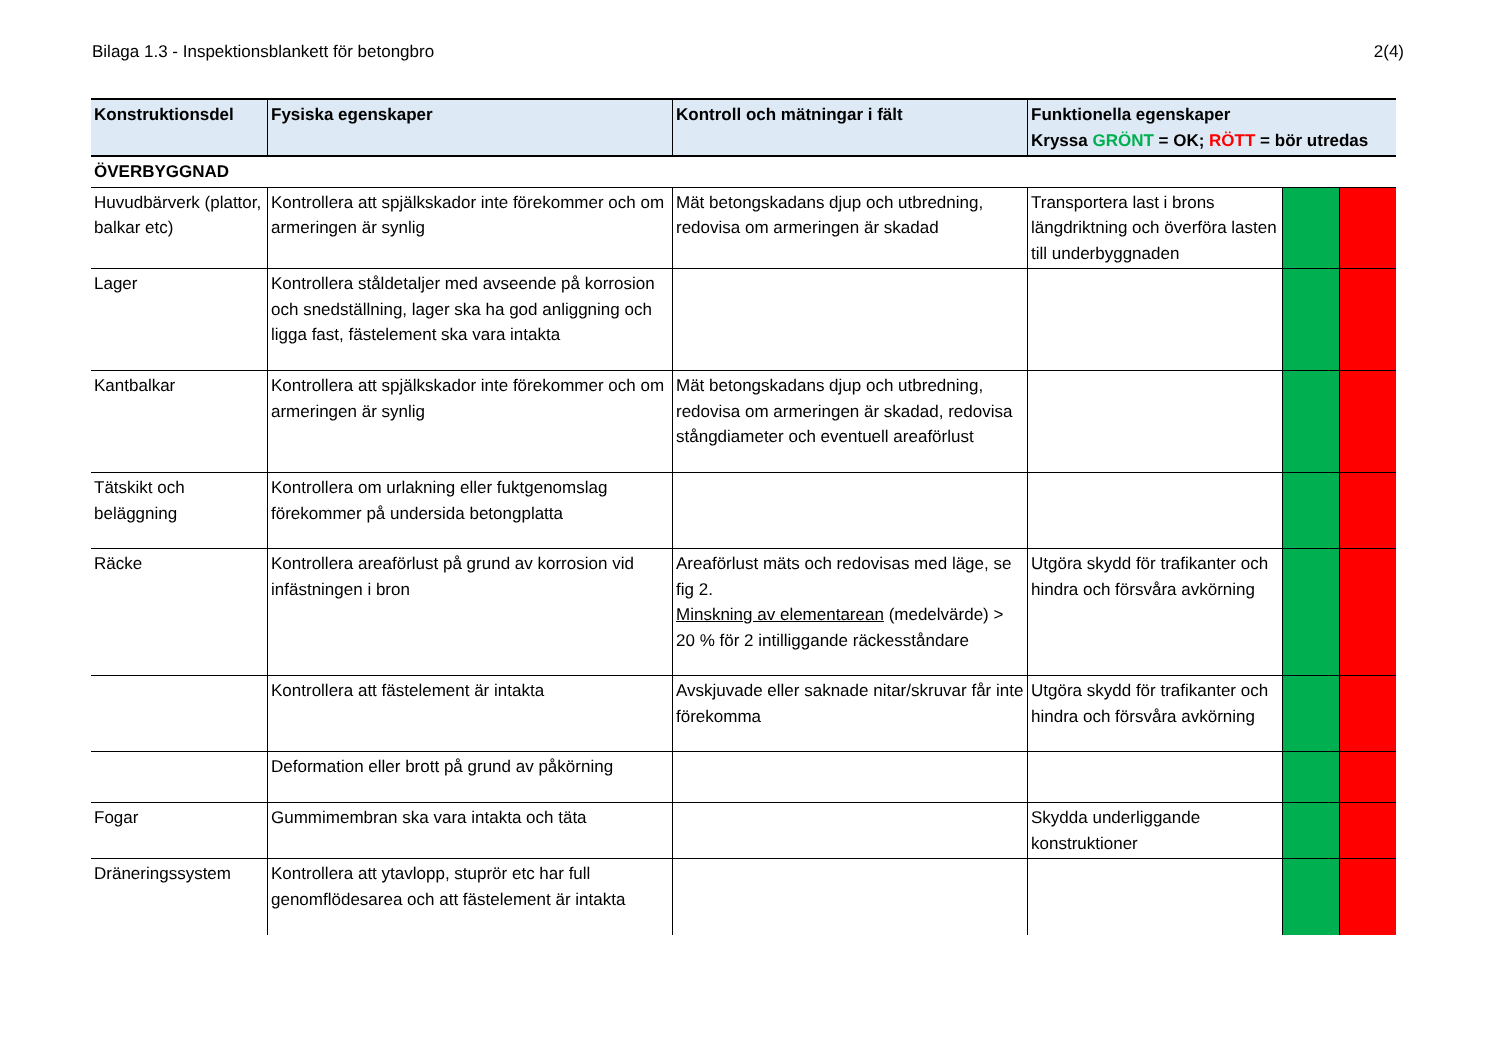Bilaga 1.3 - Inspektionsblankett för betongbro 2(4)
| Konstruktionsdel | Fysiska egenskaper | Kontroll och mätningar i fält | Funktionella egenskaper Kryssa GRÖNT = OK; RÖTT = bör utredas | | |
| --- | --- | --- | --- | --- | --- |
| ÖVERBYGGNAD | | | | | |
| Huvudbärverk (plattor, balkar etc) | Kontrollera att spjälkskador inte förekommer och om armeringen är synlig | Mät betongskadans djup och utbredning, redovisa om armeringen är skadad | Transportera last i brons längdriktning och överföra lasten till underbyggnaden | | |
| Lager | Kontrollera ståldetaljer med avseende på korrosion och snedställning, lager ska ha god anliggning och ligga fast, fästelement ska vara intakta | | | | |
| Kantbalkar | Kontrollera att spjälkskador inte förekommer och om armeringen är synlig | Mät betongskadans djup och utbredning, redovisa om armeringen är skadad, redovisa stångdiameter och eventuell areaförlust | | | |
| Tätskikt och beläggning | Kontrollera om urlakning eller fuktgenomslag förekommer på undersida betongplatta | | | | |
| Räcke | Kontrollera areaförlust på grund av korrosion vid infästningen i bron | Areaförlust mäts och redovisas med läge, se fig 2. Minskning av elementarean (medelvärde) > 20 % för 2 intilliggande räckesståndare | Utgöra skydd för trafikanter och hindra och försvåra avkörning | | |
| | Kontrollera att fästelement är intakta | Avskjuvade eller saknade nitar/skruvar får inte förekomma | Utgöra skydd för trafikanter och hindra och försvåra avkörning | | |
| | Deformation eller brott på grund av påkörning | | | | |
| Fogar | Gummimembran ska vara intakta och täta | | Skydda underliggande konstruktioner | | |
| Dräneringssystem | Kontrollera att ytavlopp, stuprör etc har full genomflödesarea och att fästelement är intakta | | | | |